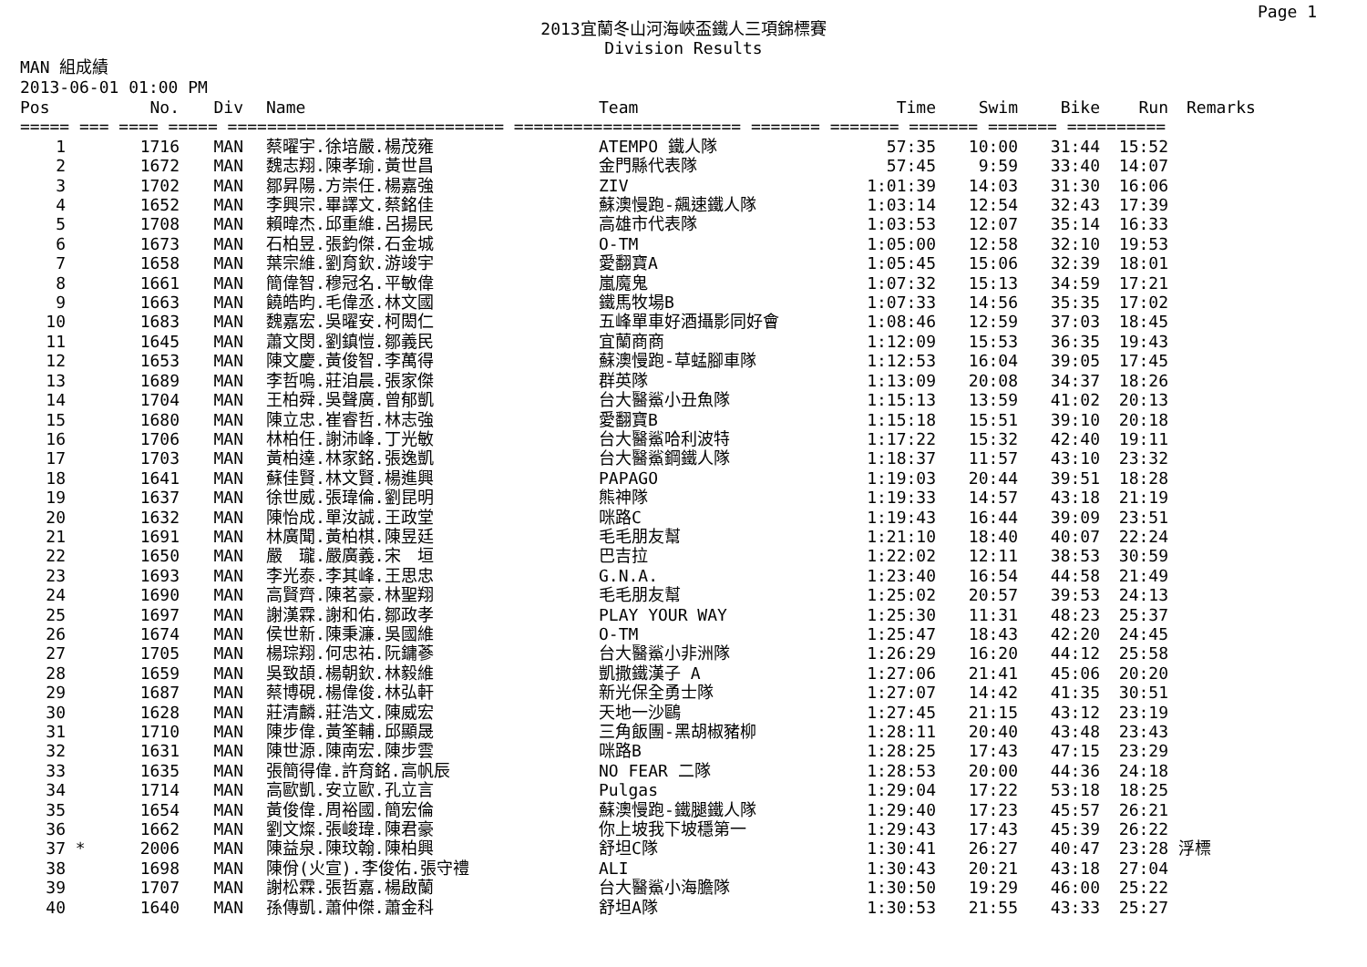Page 1
2013宜蘭冬山河海峽盃鐵人三項錦標賽
Division Results
MAN 組成績
2013-06-01 01:00 PM
| Pos | | No. | Div | Name | Team | Time | Swim | Bike | Run | Remarks |
| --- | --- | --- | --- | --- | --- | --- | --- | --- | --- | --- |
| ===== === ==== ===== ============================ ======================= ======= ======= ======= ======= ========== | | | | | | | | | | |
| 1 | | 1716 | MAN | 蔡曜宇.徐培嚴.楊茂雍 | ATEMPO 鐵人隊 | 57:35 | 10:00 | 31:44 | 15:52 | |
| 2 | | 1672 | MAN | 魏志翔.陳孝瑜.黃世昌 | 金門縣代表隊 | 57:45 | 9:59 | 33:40 | 14:07 | |
| 3 | | 1702 | MAN | 鄒昇陽.方崇任.楊嘉強 | ZIV | 1:01:39 | 14:03 | 31:30 | 16:06 | |
| 4 | | 1652 | MAN | 李興宗.畢譯文.蔡銘佳 | 蘇澳慢跑-飆速鐵人隊 | 1:03:14 | 12:54 | 32:43 | 17:39 | |
| 5 | | 1708 | MAN | 賴暐杰.邱重維.呂揚民 | 高雄市代表隊 | 1:03:53 | 12:07 | 35:14 | 16:33 | |
| 6 | | 1673 | MAN | 石柏昱.張鈞傑.石金城 | O-TM | 1:05:00 | 12:58 | 32:10 | 19:53 | |
| 7 | | 1658 | MAN | 葉宗維.劉育欽.游竣宇 | 愛翻寶A | 1:05:45 | 15:06 | 32:39 | 18:01 | |
| 8 | | 1661 | MAN | 簡偉智.穆冠名.平敏偉 | 嵐魔鬼 | 1:07:32 | 15:13 | 34:59 | 17:21 | |
| 9 | | 1663 | MAN | 饒皓昀.毛偉丞.林文國 | 鐵馬牧場B | 1:07:33 | 14:56 | 35:35 | 17:02 | |
| 10 | | 1683 | MAN | 魏嘉宏.吳曜安.柯閎仁 | 五峰單車好酒攝影同好會 | 1:08:46 | 12:59 | 37:03 | 18:45 | |
| 11 | | 1645 | MAN | 蕭文閔.劉鎮愷.鄒義民 | 宜蘭商商 | 1:12:09 | 15:53 | 36:35 | 19:43 | |
| 12 | | 1653 | MAN | 陳文慶.黃俊智.李萬得 | 蘇澳慢跑-草蜢腳車隊 | 1:12:53 | 16:04 | 39:05 | 17:45 | |
| 13 | | 1689 | MAN | 李哲嗚.莊洎晨.張家傑 | 群英隊 | 1:13:09 | 20:08 | 34:37 | 18:26 | |
| 14 | | 1704 | MAN | 王柏舜.吳聲廣.曾郁凱 | 台大醫鯊小丑魚隊 | 1:15:13 | 13:59 | 41:02 | 20:13 | |
| 15 | | 1680 | MAN | 陳立忠.崔睿哲.林志強 | 愛翻寶B | 1:15:18 | 15:51 | 39:10 | 20:18 | |
| 16 | | 1706 | MAN | 林柏任.謝沛峰.丁光敏 | 台大醫鯊哈利波特 | 1:17:22 | 15:32 | 42:40 | 19:11 | |
| 17 | | 1703 | MAN | 黃柏達.林家銘.張逸凱 | 台大醫鯊鋼鐵人隊 | 1:18:37 | 11:57 | 43:10 | 23:32 | |
| 18 | | 1641 | MAN | 蘇佳賢.林文賢.楊進興 | PAPAGO | 1:19:03 | 20:44 | 39:51 | 18:28 | |
| 19 | | 1637 | MAN | 徐世威.張瑋倫.劉昆明 | 熊神隊 | 1:19:33 | 14:57 | 43:18 | 21:19 | |
| 20 | | 1632 | MAN | 陳怡成.單汝誠.王政堂 | 咪路C | 1:19:43 | 16:44 | 39:09 | 23:51 | |
| 21 | | 1691 | MAN | 林廣聞.黃柏棋.陳昱廷 | 毛毛朋友幫 | 1:21:10 | 18:40 | 40:07 | 22:24 | |
| 22 | | 1650 | MAN | 嚴 瓏.嚴廣義.宋 垣 | 巴吉拉 | 1:22:02 | 12:11 | 38:53 | 30:59 | |
| 23 | | 1693 | MAN | 李光泰.李其峰.王思忠 | G.N.A. | 1:23:40 | 16:54 | 44:58 | 21:49 | |
| 24 | | 1690 | MAN | 高賢齊.陳茗豪.林聖翔 | 毛毛朋友幫 | 1:25:02 | 20:57 | 39:53 | 24:13 | |
| 25 | | 1697 | MAN | 謝漢霖.謝和佑.鄒政孝 | PLAY YOUR WAY | 1:25:30 | 11:31 | 48:23 | 25:37 | |
| 26 | | 1674 | MAN | 侯世新.陳秉濂.吳國維 | O-TM | 1:25:47 | 18:43 | 42:20 | 24:45 | |
| 27 | | 1705 | MAN | 楊琮翔.何忠祐.阮鏞蔘 | 台大醫鯊小非洲隊 | 1:26:29 | 16:20 | 44:12 | 25:58 | |
| 28 | | 1659 | MAN | 吳致頡.楊朝欽.林毅維 | 凱撒鐵漢子 A | 1:27:06 | 21:41 | 45:06 | 20:20 | |
| 29 | | 1687 | MAN | 蔡博硯.楊偉俊.林弘軒 | 新光保全勇士隊 | 1:27:07 | 14:42 | 41:35 | 30:51 | |
| 30 | | 1628 | MAN | 莊清麟.莊浩文.陳威宏 | 天地一沙鷗 | 1:27:45 | 21:15 | 43:12 | 23:19 | |
| 31 | | 1710 | MAN | 陳步偉.黃筌輔.邱顯晟 | 三角飯團-黑胡椒豬柳 | 1:28:11 | 20:40 | 43:48 | 23:43 | |
| 32 | | 1631 | MAN | 陳世源.陳南宏.陳步雲 | 咪路B | 1:28:25 | 17:43 | 47:15 | 23:29 | |
| 33 | | 1635 | MAN | 張簡得偉.許育銘.高帆辰 | NO FEAR 二隊 | 1:28:53 | 20:00 | 44:36 | 24:18 | |
| 34 | | 1714 | MAN | 高歐凱.安立歐.孔立言 | Pulgas | 1:29:04 | 17:22 | 53:18 | 18:25 | |
| 35 | | 1654 | MAN | 黃俊偉.周裕國.簡宏倫 | 蘇澳慢跑-鐵腿鐵人隊 | 1:29:40 | 17:23 | 45:57 | 26:21 | |
| 36 | | 1662 | MAN | 劉文燦.張峻瑋.陳君豪 | 你上坡我下坡穩第一 | 1:29:43 | 17:43 | 45:39 | 26:22 | |
| 37 | * | 2006 | MAN | 陳益泉.陳玟翰.陳柏興 | 舒坦C隊 | 1:30:41 | 26:27 | 40:47 | 23:28 | 浮標 |
| 38 | | 1698 | MAN | 陳佾(火宣).李俊佑.張守禮 | ALI | 1:30:43 | 20:21 | 43:18 | 27:04 | |
| 39 | | 1707 | MAN | 謝松霖.張哲嘉.楊啟蘭 | 台大醫鯊小海膽隊 | 1:30:50 | 19:29 | 46:00 | 25:22 | |
| 40 | | 1640 | MAN | 孫傳凱.蕭仲傑.蕭金科 | 舒坦A隊 | 1:30:53 | 21:55 | 43:33 | 25:27 | |